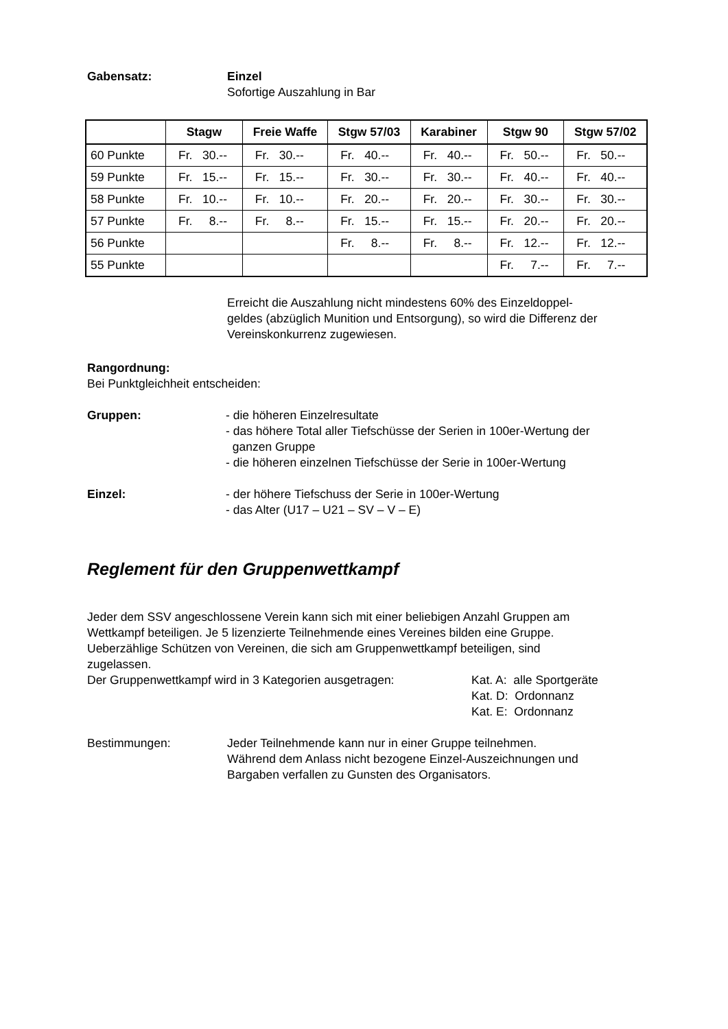Gabensatz: Einzel
Sofortige Auszahlung in Bar
| | Stagw | Freie Waffe | Stgw 57/03 | Karabiner | Stgw 90 | Stgw 57/02 |
| --- | --- | --- | --- | --- | --- | --- |
| 60 Punkte | Fr. 30.-- | Fr. 30.-- | Fr. 40.-- | Fr. 40.-- | Fr. 50.-- | Fr. 50.-- |
| 59 Punkte | Fr. 15.-- | Fr. 15.-- | Fr. 30.-- | Fr. 30.-- | Fr. 40.-- | Fr. 40.-- |
| 58 Punkte | Fr. 10.-- | Fr. 10.-- | Fr. 20.-- | Fr. 20.-- | Fr. 30.-- | Fr. 30.-- |
| 57 Punkte | Fr. 8.-- | Fr. 8.-- | Fr. 15.-- | Fr. 15.-- | Fr. 20.-- | Fr. 20.-- |
| 56 Punkte | | | Fr. 8.-- | Fr. 8.-- | Fr. 12.-- | Fr. 12.-- |
| 55 Punkte | | | | | Fr. 7.-- | Fr. 7.-- |
Erreicht die Auszahlung nicht mindestens 60% des Einzeldoppel-
geldes (abzüglich Munition und Entsorgung), so wird die Differenz der
Vereinskonkurrenz zugewiesen.
Rangordnung:
Bei Punktgleichheit entscheiden:
Gruppen: - die höheren Einzelresultate
- das höhere Total aller Tiefschüsse der Serien in 100er-Wertung der
ganzen Gruppe
- die höheren einzelnen Tiefschüsse der Serie in 100er-Wertung
Einzel: - der höhere Tiefschuss der Serie in 100er-Wertung
- das Alter (U17 – U21 – SV – V – E)
Reglement für den Gruppenwettkampf
Jeder dem SSV angeschlossene Verein kann sich mit einer beliebigen Anzahl Gruppen am
Wettkampf beteiligen. Je 5 lizenzierte Teilnehmende eines Vereines bilden eine Gruppe.
Ueberzählige Schützen von Vereinen, die sich am Gruppenwettkampf beteiligen, sind
zugelassen.
Der Gruppenwettkampf wird in 3 Kategorien ausgetragen:
Kat. A: alle Sportgeräte
Kat. D: Ordonnanz
Kat. E: Ordonnanz
Bestimmungen: Jeder Teilnehmende kann nur in einer Gruppe teilnehmen.
Während dem Anlass nicht bezogene Einzel-Auszeichnungen und
Bargaben verfallen zu Gunsten des Organisators.